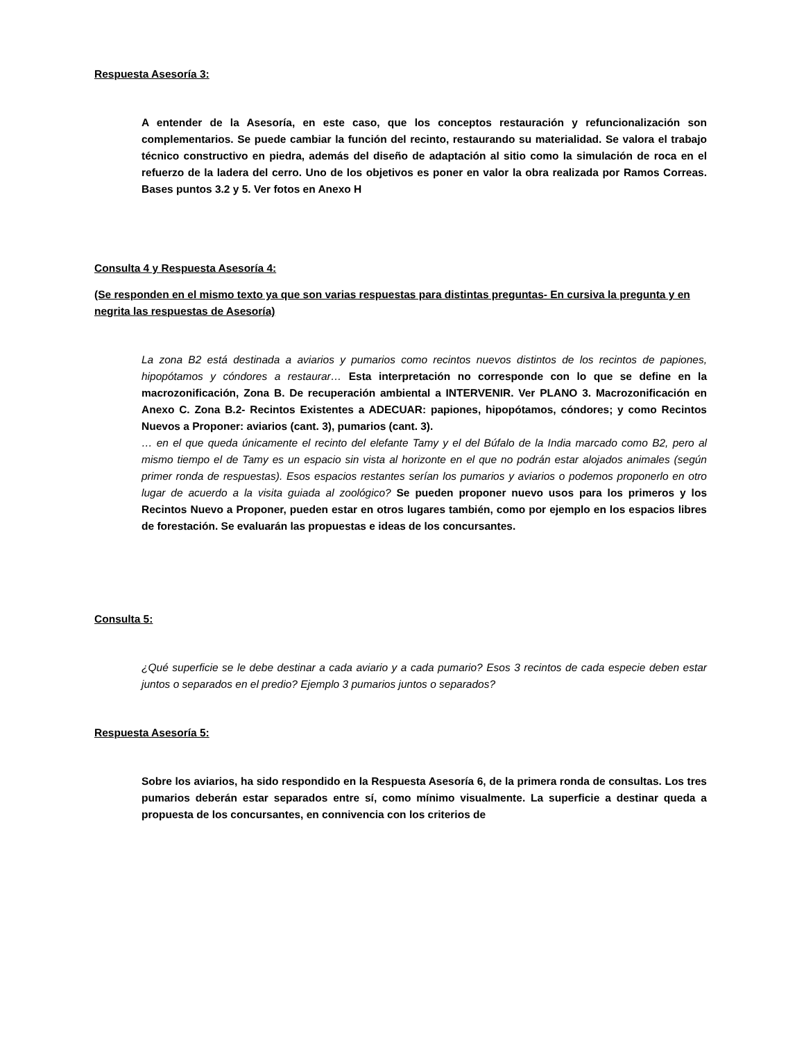Respuesta Asesoría 3:
A entender de la Asesoría, en este caso, que los conceptos restauración y refuncionalización son complementarios. Se puede cambiar la función del recinto, restaurando su materialidad. Se valora el trabajo técnico constructivo en piedra, además del diseño de adaptación al sitio como la simulación de roca en el refuerzo de la ladera del cerro. Uno de los objetivos es poner en valor la obra realizada por Ramos Correas. Bases puntos 3.2 y 5. Ver fotos en Anexo H
Consulta 4 y Respuesta Asesoría 4:
(Se responden en el mismo texto ya que son varias respuestas para distintas preguntas- En cursiva la pregunta y en negrita las respuestas de Asesoría)
La zona B2 está destinada a aviarios y pumarios como recintos nuevos distintos de los recintos de papiones, hipopótamos y cóndores a restaurar… Esta interpretación no corresponde con lo que se define en la macrozonificación, Zona B. De recuperación ambiental a INTERVENIR. Ver PLANO 3. Macrozonificación en Anexo C. Zona B.2- Recintos Existentes a ADECUAR: papiones, hipopótamos, cóndores; y como Recintos Nuevos a Proponer: aviarios (cant. 3), pumarios (cant. 3).
… en el que queda únicamente el recinto del elefante Tamy y el del Búfalo de la India marcado como B2, pero al mismo tiempo el de Tamy es un espacio sin vista al horizonte en el que no podrán estar alojados animales (según primer ronda de respuestas). Esos espacios restantes serían los pumarios y aviarios o podemos proponerlo en otro lugar de acuerdo a la visita guiada al zoológico? Se pueden proponer nuevo usos para los primeros y los Recintos Nuevo a Proponer, pueden estar en otros lugares también, como por ejemplo en los espacios libres de forestación. Se evaluarán las propuestas e ideas de los concursantes.
Consulta 5:
¿Qué superficie se le debe destinar a cada aviario y a cada pumario? Esos 3 recintos de cada especie deben estar juntos o separados en el predio? Ejemplo 3 pumarios juntos o separados?
Respuesta Asesoría 5:
Sobre los aviarios, ha sido respondido en la Respuesta Asesoría 6, de la primera ronda de consultas. Los tres pumarios deberán estar separados entre sí, como mínimo visualmente. La superficie a destinar queda a propuesta de los concursantes, en connivencia con los criterios de